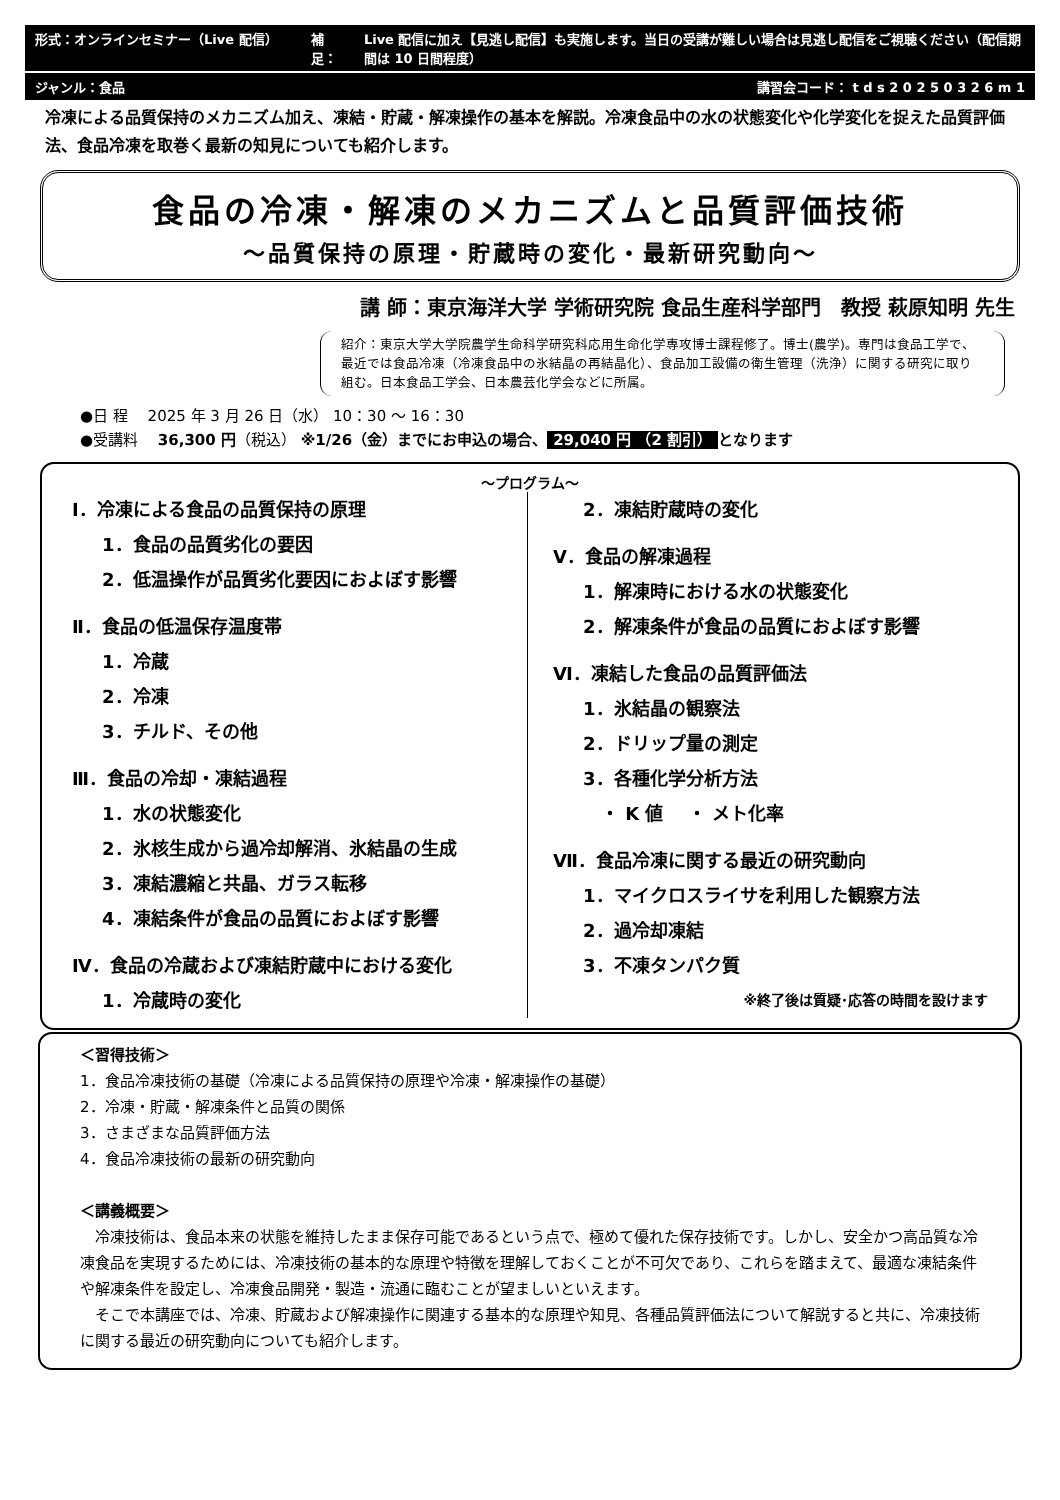形式：オンラインセミナー（Live 配信） 補足： Live 配信に加え【見逃し配信】も実施します。当日の受講が難しい場合は見逃し配信をご視聴ください（配信期間は 10 日間程度）
ジャンル：食品 講習会コード： t d s 2 0 2 5 0 3 2 6 m 1
冷凍による品質保持のメカニズム加え、凍結・貯蔵・解凍操作の基本を解説。冷凍食品中の水の状態変化や化学変化を捉えた品質評価法、食品冷凍を取巻く最新の知見についても紹介します。
食品の冷凍・解凍のメカニズムと品質評価技術
～品質保持の原理・貯蔵時の変化・最新研究動向～
講 師：東京海洋大学 学術研究院 食品生産科学部門　教授 萩原知明 先生
紹介：東京大学大学院農学生命科学研究科応用生命化学専攻博士課程修了。博士(農学)。専門は食品工学で、最近では食品冷凍（冷凍食品中の氷結晶の再結晶化）、食品加工設備の衛生管理（洗浄）に関する研究に取り組む。日本食品工学会、日本農芸化学会などに所属。
●日 程　 2025 年 3 月 26 日（水） 10：30 ～ 16：30
●受講料　 36,300 円（税込） ※1/26（金）までにお申込の場合、 29,040 円 （2 割引） となります
～プログラム～
Ⅰ．冷凍による食品の品質保持の原理
1．食品の品質劣化の要因
2．低温操作が品質劣化要因におよぼす影響
Ⅱ．食品の低温保存温度帯
1．冷蔵
2．冷凍
3．チルド、その他
Ⅲ．食品の冷却・凍結過程
1．水の状態変化
2．氷核生成から過冷却解消、氷結晶の生成
3．凍結濃縮と共晶、ガラス転移
4．凍結条件が食品の品質におよぼす影響
Ⅳ．食品の冷蔵および凍結貯蔵中における変化
1．冷蔵時の変化
2．凍結貯蔵時の変化
Ⅴ．食品の解凍過程
1．解凍時における水の状態変化
2．解凍条件が食品の品質におよぼす影響
Ⅵ．凍結した食品の品質評価法
1．氷結晶の観察法
2．ドリップ量の測定
3．各種化学分析方法
　・ K 値　 ・ メト化率
Ⅶ．食品冷凍に関する最近の研究動向
1．マイクロスライサを利用した観察方法
2．過冷却凍結
3．不凍タンパク質
※終了後は質疑･応答の時間を設けます
＜習得技術＞
1．食品冷凍技術の基礎（冷凍による品質保持の原理や冷凍・解凍操作の基礎）
2．冷凍・貯蔵・解凍条件と品質の関係
3．さまざまな品質評価方法
4．食品冷凍技術の最新の研究動向
＜講義概要＞
　冷凍技術は、食品本来の状態を維持したまま保存可能であるという点で、極めて優れた保存技術です。しかし、安全かつ高品質な冷凍食品を実現するためには、冷凍技術の基本的な原理や特徴を理解しておくことが不可欠であり、これらを踏まえて、最適な凍結条件や解凍条件を設定し、冷凍食品開発・製造・流通に臨むことが望ましいといえます。
　そこで本講座では、冷凍、貯蔵および解凍操作に関連する基本的な原理や知見、各種品質評価法について解説すると共に、冷凍技術に関する最近の研究動向についても紹介します。